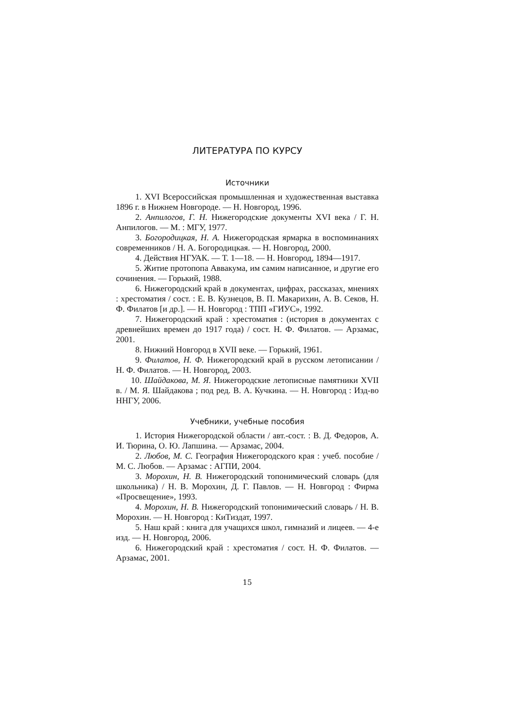ЛИТЕРАТУРА ПО КУРСУ
Источники
1. XVI Всероссийская промышленная и художественная выставка 1896 г. в Нижнем Новгороде. — Н. Новгород, 1996.
2. Анпилогов, Г. Н. Нижегородские документы XVI века / Г. Н. Анпилогов. — М. : МГУ, 1977.
3. Богородицкая, Н. А. Нижегородская ярмарка в воспоминаниях современников / Н. А. Богородицкая. — Н. Новгород, 2000.
4. Действия НГУАК. — Т. 1—18. — Н. Новгород, 1894—1917.
5. Житие протопопа Аввакума, им самим написанное, и другие его сочинения. — Горький, 1988.
6. Нижегородский край в документах, цифрах, рассказах, мнениях : хрестоматия / сост. : Е. В. Кузнецов, В. П. Макарихин, А. В. Секов, Н. Ф. Филатов [и др.]. — Н. Новгород : ТПП «ГИУС», 1992.
7. Нижегородский край : хрестоматия : (история в документах с древнейших времен до 1917 года) / сост. Н. Ф. Филатов. — Арзамас, 2001.
8. Нижний Новгород в XVII веке. — Горький, 1961.
9. Филатов, Н. Ф. Нижегородский край в русском летописании / Н. Ф. Филатов. — Н. Новгород, 2003.
10. Шайдакова, М. Я. Нижегородские летописные памятники XVII в. / М. Я. Шайдакова ; под ред. В. А. Кучкина. — Н. Новгород : Изд-во ННГУ, 2006.
Учебники, учебные пособия
1. История Нижегородской области / авт.-сост. : В. Д. Федоров, А. И. Тюрина, О. Ю. Лапшина. — Арзамас, 2004.
2. Любов, М. С. География Нижегородского края : учеб. пособие / М. С. Любов. — Арзамас : АГПИ, 2004.
3. Морохин, Н. В. Нижегородский топонимический словарь (для школьника) / Н. В. Морохин, Д. Г. Павлов. — Н. Новгород : Фирма «Просвещение», 1993.
4. Морохин, Н. В. Нижегородский топонимический словарь / Н. В. Морохин. — Н. Новгород : КиТиздат, 1997.
5. Наш край : книга для учащихся школ, гимназий и лицеев. — 4-е изд. — Н. Новгород, 2006.
6. Нижегородский край : хрестоматия / сост. Н. Ф. Филатов. — Арзамас, 2001.
15